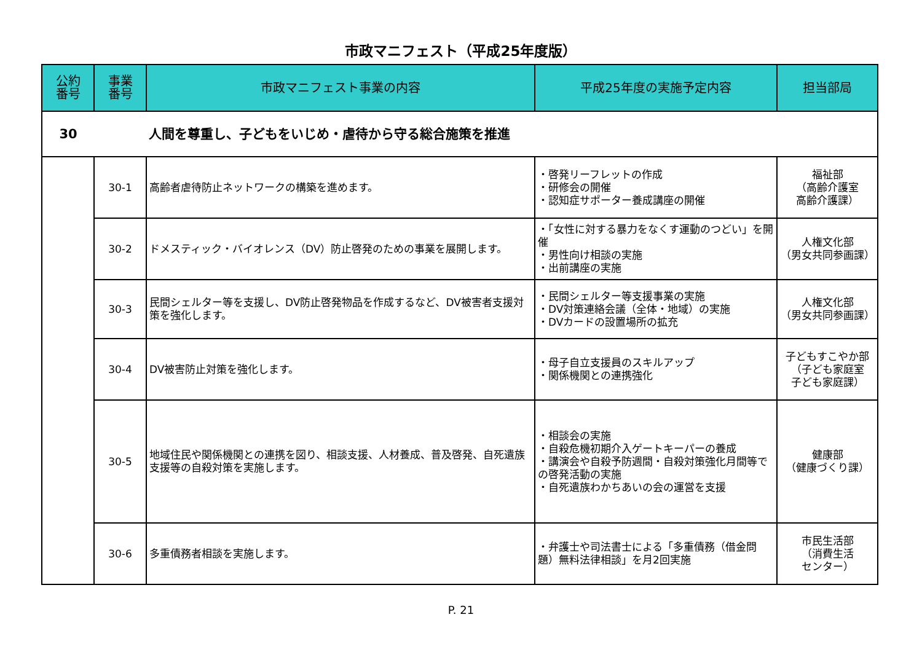市政マニフェスト（平成25年度版）
| 公約 番号 | 事業 番号 | 市政マニフェスト事業の内容 | 平成25年度の実施予定内容 | 担当部局 |
| --- | --- | --- | --- | --- |
| 30 | | 人間を尊重し、子どもをいじめ・虐待から守る総合施策を推進 | | |
| | 30-1 | 高齢者虐待防止ネットワークの構築を進めます。 | ・啓発リーフレットの作成 ・研修会の開催 ・認知症サポーター養成講座の開催 | 福祉部 （高齢介護室 高齢介護課） |
| | 30-2 | ドメスティック・バイオレンス（DV）防止啓発のための事業を展開します。 | ・「女性に対する暴力をなくす運動のつどい」を開催 ・男性向け相談の実施 ・出前講座の実施 | 人権文化部 （男女共同参画課） |
| | 30-3 | 民間シェルター等を支援し、DV防止啓発物品を作成するなど、DV被害者支援対策を強化します。 | ・民間シェルター等支援事業の実施 ・DV対策連絡会議（全体・地域）の実施 ・DVカードの設置場所の拡充 | 人権文化部 （男女共同参画課） |
| | 30-4 | DV被害防止対策を強化します。 | ・母子自立支援員のスキルアップ ・関係機関との連携強化 | 子どもすこやか部 （子ども家庭室 子ども家庭課） |
| | 30-5 | 地域住民や関係機関との連携を図り、相談支援、人材養成、普及啓発、自死遺族支援等の自殺対策を実施します。 | ・相談会の実施 ・自殺危機初期介入ゲートキーパーの養成 ・講演会や自殺予防週間・自殺対策強化月間等での啓発活動の実施 ・自死遺族わかちあいの会の運営を支援 | 健康部 （健康づくり課） |
| | 30-6 | 多重債務者相談を実施します。 | ・弁護士や司法書士による「多重債務（借金問題）無料法律相談」を月2回実施 | 市民生活部 （消費生活 センター） |
P. 21